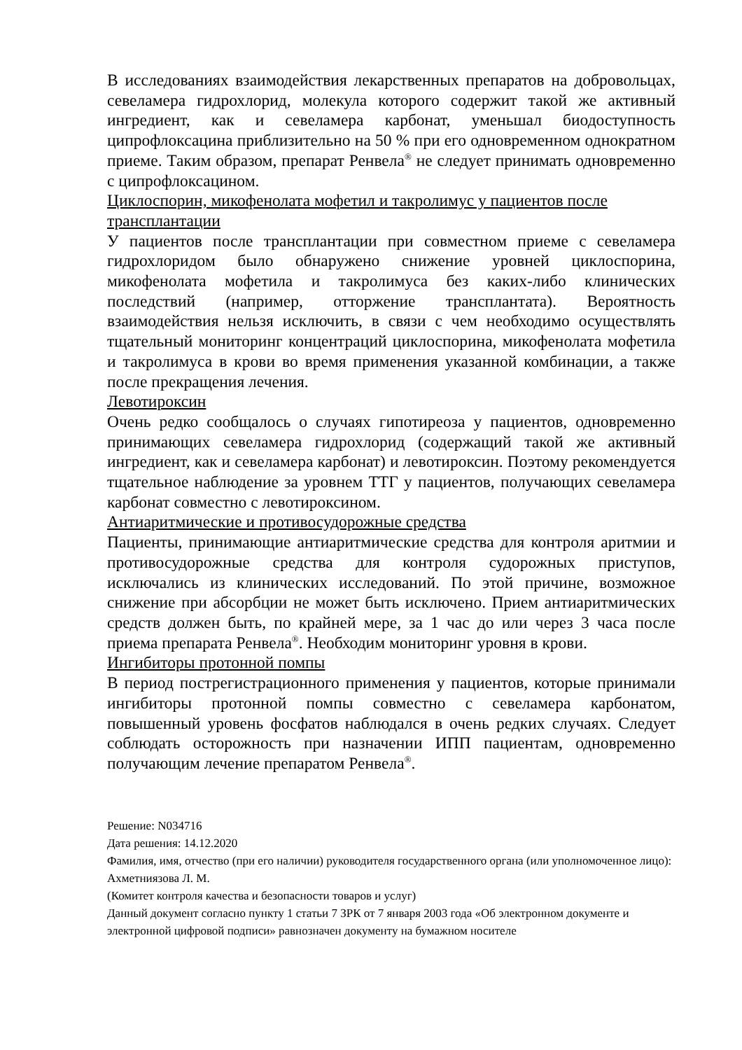В исследованиях взаимодействия лекарственных препаратов на добровольцах, севеламера гидрохлорид, молекула которого содержит такой же активный ингредиент, как и севеламера карбонат, уменьшал биодоступность ципрофлоксацина приблизительно на 50 % при его одновременном однократном приеме. Таким образом, препарат Ренвела<sup>®</sup> не следует принимать одновременно с ципрофлоксацином.
Циклоспорин, микофенолата мофетил и такролимус у пациентов после трансплантации
У пациентов после трансплантации при совместном приеме с севеламера гидрохлоридом было обнаружено снижение уровней циклоспорина, микофенолата мофетила и такролимуса без каких-либо клинических последствий (например, отторжение трансплантата). Вероятность взаимодействия нельзя исключить, в связи с чем необходимо осуществлять тщательный мониторинг концентраций циклоспорина, микофенолата мофетила и такролимуса в крови во время применения указанной комбинации, а также после прекращения лечения.
Левотироксин
Очень редко сообщалось о случаях гипотиреоза у пациентов, одновременно принимающих севеламера гидрохлорид (содержащий такой же активный ингредиент, как и севеламера карбонат) и левотироксин. Поэтому рекомендуется тщательное наблюдение за уровнем ТТГ у пациентов, получающих севеламера карбонат совместно с левотироксином.
Антиаритмические и противосудорожные средства
Пациенты, принимающие антиаритмические средства для контроля аритмии и противосудорожные средства для контроля судорожных приступов, исключались из клинических исследований. По этой причине, возможное снижение при абсорбции не может быть исключено. Прием антиаритмических средств должен быть, по крайней мере, за 1 час до или через 3 часа после приема препарата Ренвела<sup>®</sup>. Необходим мониторинг уровня в крови.
Ингибиторы протонной помпы
В период пострегистрационного применения у пациентов, которые принимали ингибиторы протонной помпы совместно с севеламера карбонатом, повышенный уровень фосфатов наблюдался в очень редких случаях. Следует соблюдать осторожность при назначении ИПП пациентам, одновременно получающим лечение препаратом Ренвела<sup>®</sup>.
Решение: N034716
Дата решения: 14.12.2020
Фамилия, имя, отчество (при его наличии) руководителя государственного органа (или уполномоченное лицо): Ахметниязова Л. М.
(Комитет контроля качества и безопасности товаров и услуг)
Данный документ согласно пункту 1 статьи 7 ЗРК от 7 января 2003 года «Об электронном документе и электронной цифровой подписи» равнозначен документу на бумажном носителе